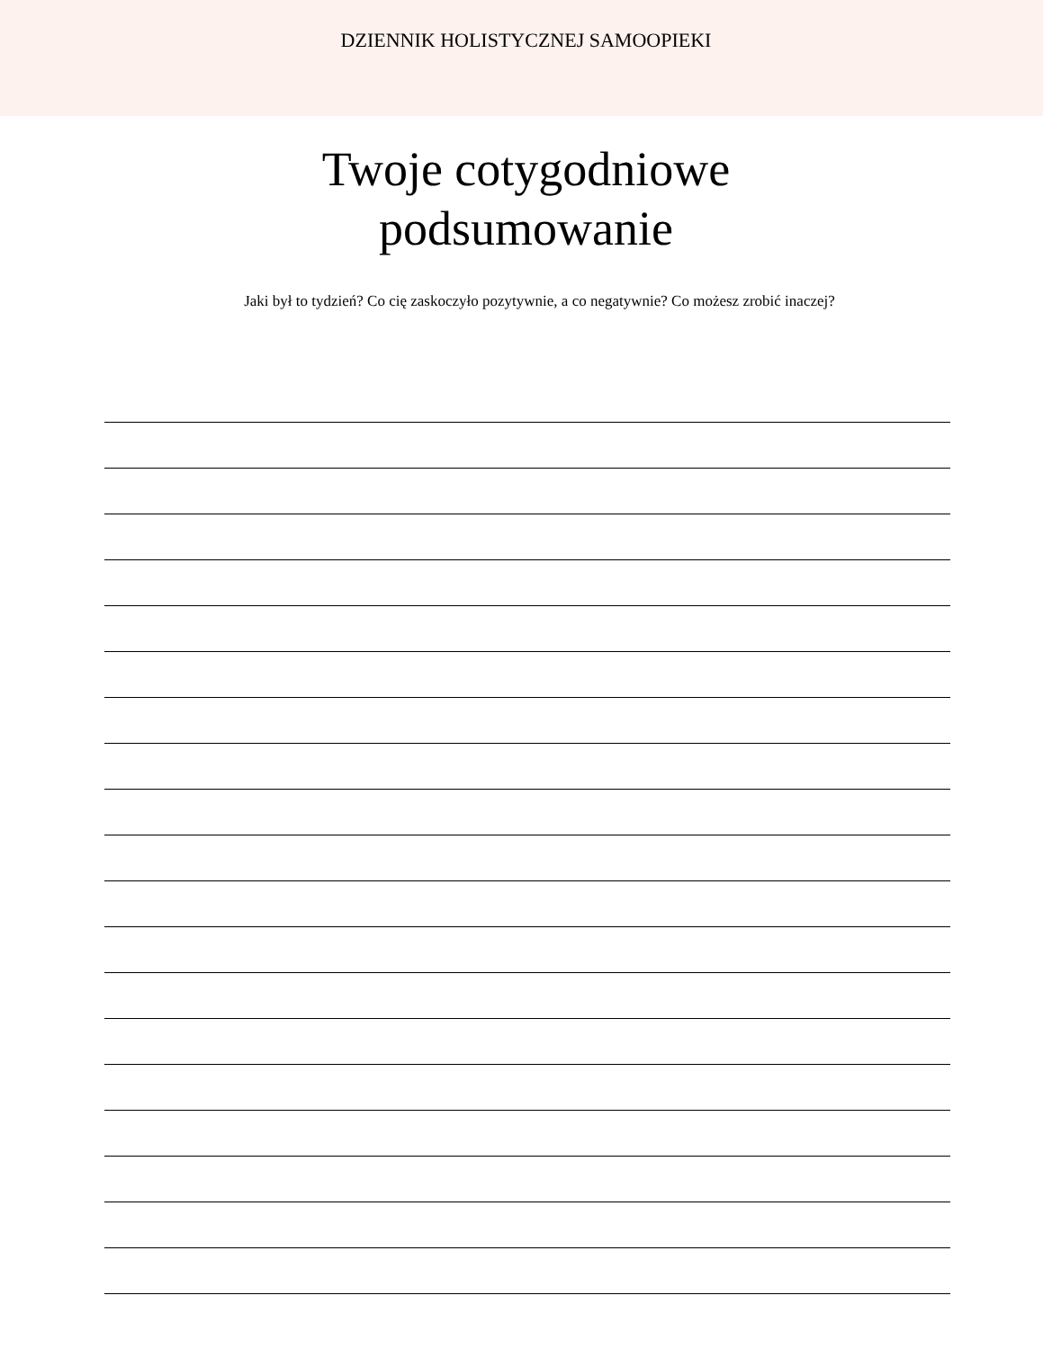DZIENNIK HOLISTYCZNEJ SAMOOPIEKI
Twoje cotygodniowe
podsumowanie
Jaki był to tydzień? Co cię zaskoczyło pozytywnie, a co negatywnie? Co możesz zrobić inaczej?